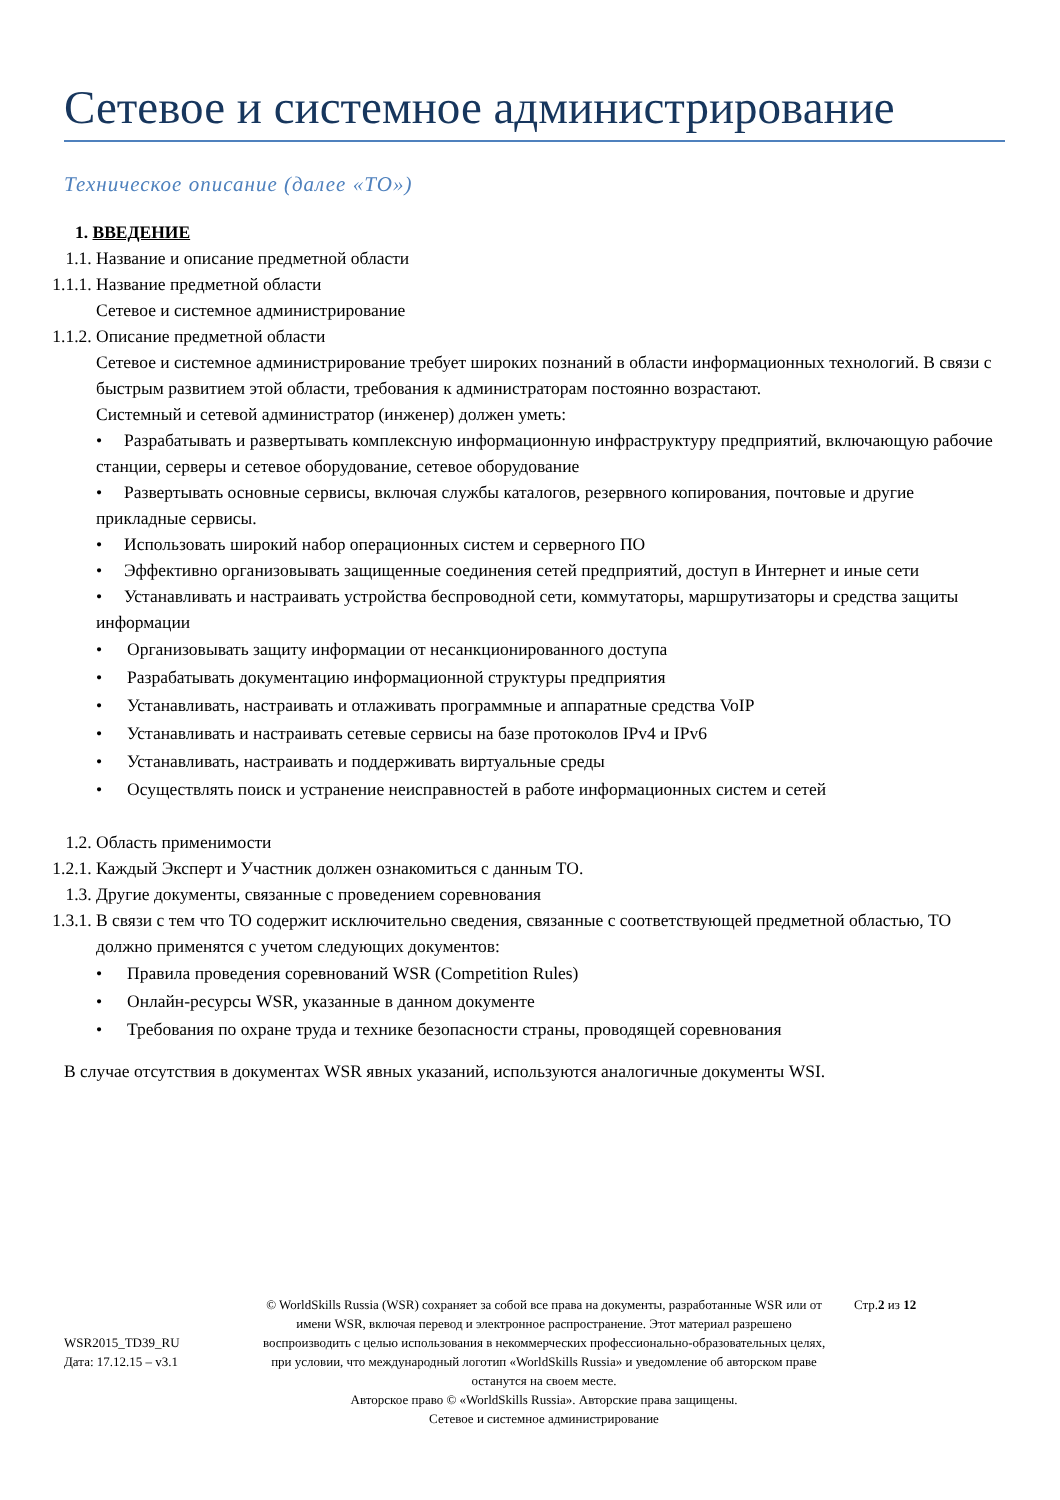Сетевое и системное администрирование
Техническое описание (далее «ТО»)
1. ВВЕДЕНИЕ
1.1. Название и описание предметной области
1.1.1. Название предметной области
Сетевое и системное администрирование
1.1.2. Описание предметной области
Сетевое и системное администрирование требует широких познаний в области информационных технологий. В связи с быстрым развитием этой области, требования к администраторам постоянно возрастают.
Системный и сетевой администратор (инженер) должен уметь:
• Разрабатывать и развертывать комплексную информационную инфраструктуру предприятий, включающую рабочие станции, серверы и сетевое оборудование, сетевое оборудование
• Развертывать основные сервисы, включая службы каталогов, резервного копирования, почтовые и другие прикладные сервисы.
• Использовать широкий набор операционных систем и серверного ПО
• Эффективно организовывать защищенные соединения сетей предприятий, доступ в Интернет и иные сети
• Устанавливать и настраивать устройства беспроводной сети, коммутаторы, маршрутизаторы и средства защиты информации
• Организовывать защиту информации от несанкционированного доступа
• Разрабатывать документацию информационной структуры предприятия
• Устанавливать, настраивать и отлаживать программные и аппаратные средства VoIP
• Устанавливать и настраивать сетевые сервисы на базе протоколов IPv4 и IPv6
• Устанавливать, настраивать и поддерживать виртуальные среды
• Осуществлять поиск и устранение неисправностей в работе информационных систем и сетей
1.2. Область применимости
1.2.1. Каждый Эксперт и Участник должен ознакомиться с данным ТО.
1.3. Другие документы, связанные с проведением соревнования
1.3.1. В связи с тем что ТО содержит исключительно сведения, связанные с соответствующей предметной областью, ТО должно применятся с учетом следующих документов:
• Правила проведения соревнований WSR (Competition Rules)
• Онлайн-ресурсы WSR, указанные в данном документе
• Требования по охране труда и технике безопасности страны, проводящей соревнования
В случае отсутствия в документах WSR явных указаний, используются аналогичные документы WSI.
WSR2015_TD39_RU
Дата: 17.12.15 – v3.1
© WorldSkills Russia (WSR) сохраняет за собой все права на документы, разработанные WSR или от имени WSR, включая перевод и электронное распространение. Этот материал разрешено воспроизводить с целью использования в некоммерческих профессионально-образовательных целях, при условии, что международный логотип «WorldSkills Russia» и уведомление об авторском праве останутся на своем месте.
Авторское право © «WorldSkills Russia». Авторские права защищены.
Сетевое и системное администрирование
Стр.2 из 12